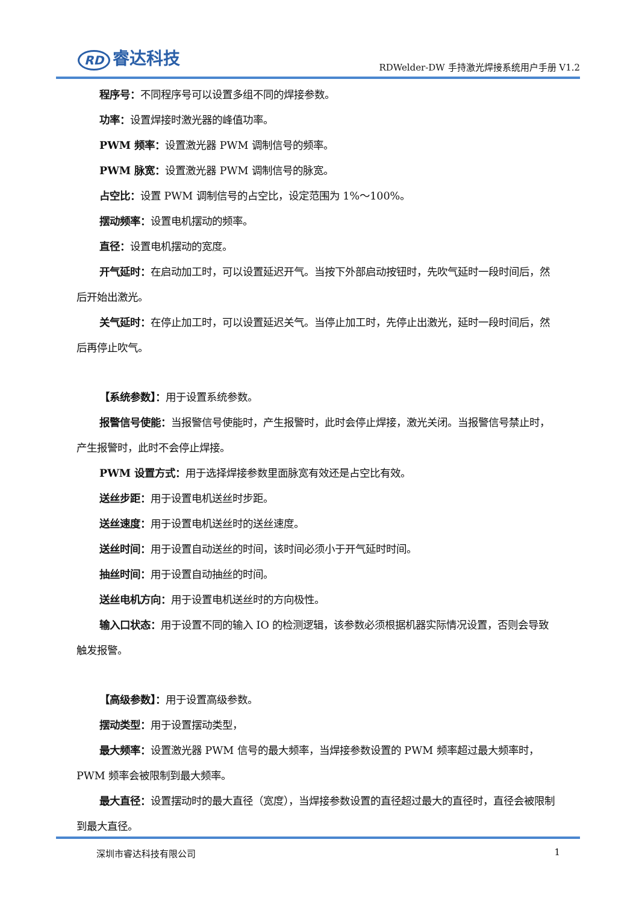RD 睿达科技
RDWelder-DW 手持激光焊接系统用户手册 V1.2
程序号：不同程序号可以设置多组不同的焊接参数。
功率：设置焊接时激光器的峰值功率。
PWM 频率：设置激光器 PWM 调制信号的频率。
PWM 脉宽：设置激光器 PWM 调制信号的脉宽。
占空比：设置 PWM 调制信号的占空比，设定范围为 1%～100%。
摆动频率：设置电机摆动的频率。
直径：设置电机摆动的宽度。
开气延时：在启动加工时，可以设置延迟开气。当按下外部启动按钮时，先吹气延时一段时间后，然后开始出激光。
关气延时：在停止加工时，可以设置延迟关气。当停止加工时，先停止出激光，延时一段时间后，然后再停止吹气。
【系统参数】：用于设置系统参数。
报警信号使能：当报警信号使能时，产生报警时，此时会停止焊接，激光关闭。当报警信号禁止时，产生报警时，此时不会停止焊接。
PWM 设置方式：用于选择焊接参数里面脉宽有效还是占空比有效。
送丝步距：用于设置电机送丝时步距。
送丝速度：用于设置电机送丝时的送丝速度。
送丝时间：用于设置自动送丝的时间，该时间必须小于开气延时时间。
抽丝时间：用于设置自动抽丝的时间。
送丝电机方向：用于设置电机送丝时的方向极性。
输入口状态：用于设置不同的输入 IO 的检测逻辑，该参数必须根据机器实际情况设置，否则会导致触发报警。
【高级参数】：用于设置高级参数。
摆动类型：用于设置摆动类型，
最大频率：设置激光器 PWM 信号的最大频率，当焊接参数设置的 PWM 频率超过最大频率时，PWM 频率会被限制到最大频率。
最大直径：设置摆动时的最大直径（宽度），当焊接参数设置的直径超过最大的直径时，直径会被限制到最大直径。
深圳市睿达科技有限公司 1